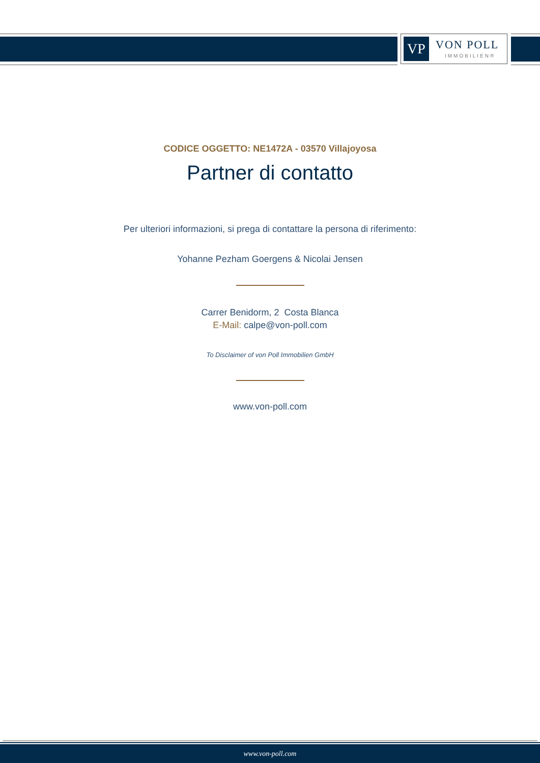VP VON POLL
IMMOBILIEN®
CODICE OGGETTO: NE1472A - 03570 Villajoyosa
Partner di contatto
Per ulteriori informazioni, si prega di contattare la persona di riferimento:
Yohanne Pezham Goergens & Nicolai Jensen
Carrer Benidorm, 2 Costa Blanca
E-Mail: calpe@von-poll.com
To Disclaimer of von Poll Immobilien GmbH
www.von-poll.com
www.von-poll.com